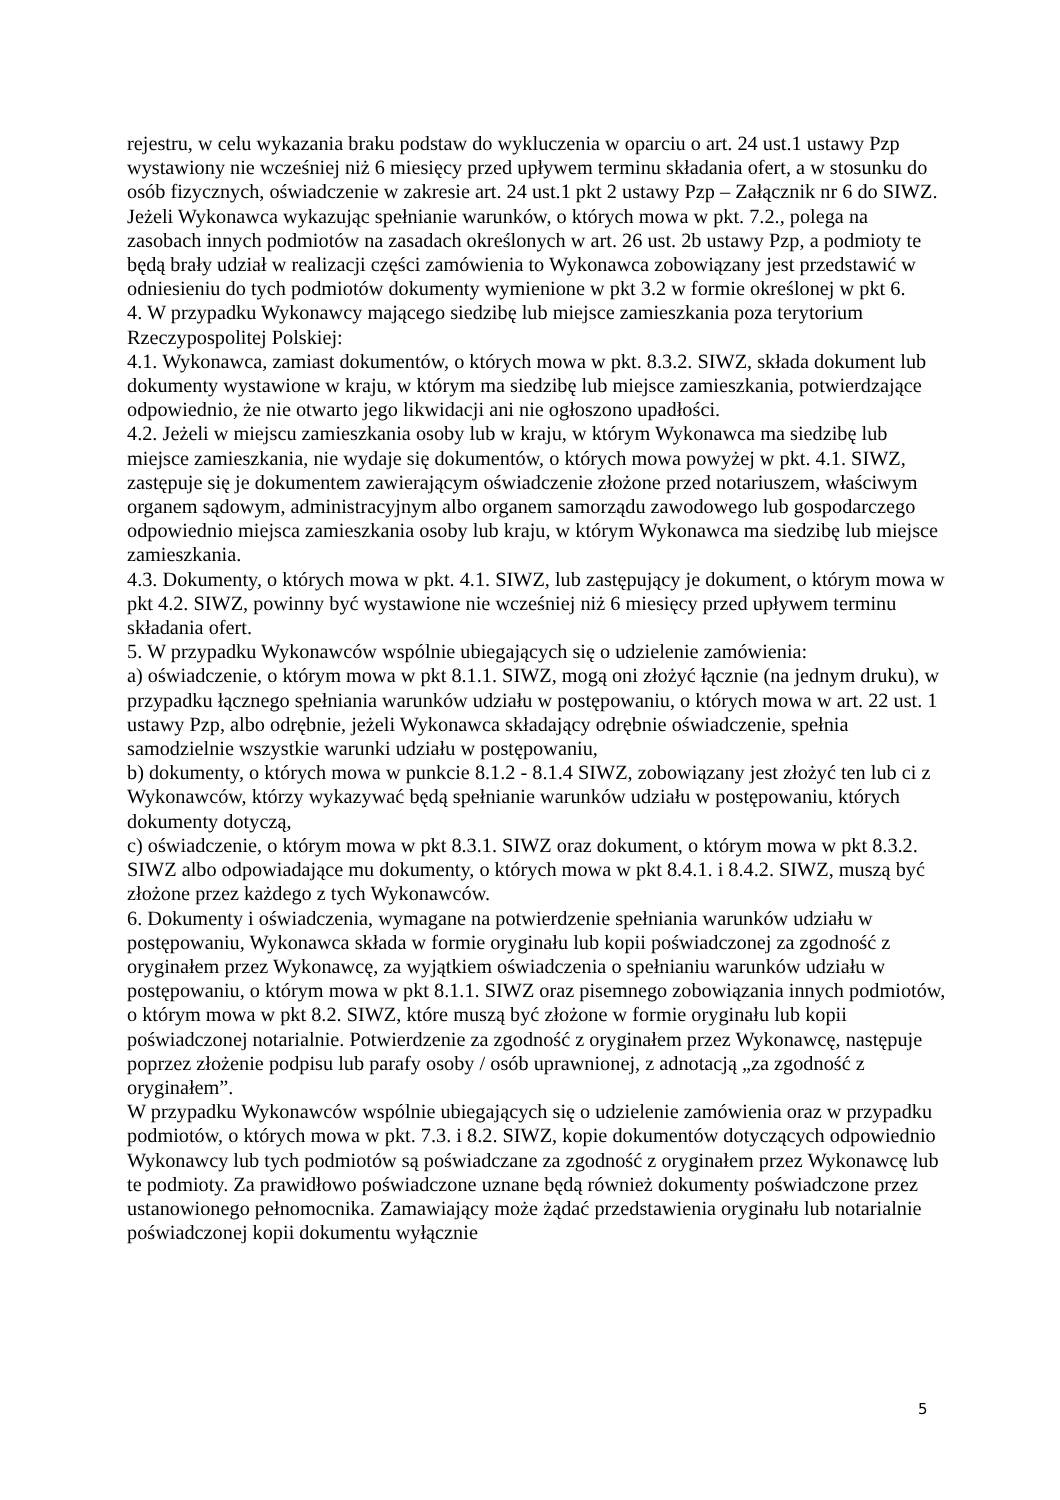rejestru, w celu wykazania braku podstaw do wykluczenia w oparciu o art. 24 ust.1 ustawy Pzp wystawiony nie wcześniej niż 6 miesięcy przed upływem terminu składania ofert, a w stosunku do osób fizycznych, oświadczenie w zakresie art. 24 ust.1 pkt 2 ustawy Pzp – Załącznik nr 6 do SIWZ.
Jeżeli Wykonawca wykazując spełnianie warunków, o których mowa w pkt. 7.2., polega na zasobach innych podmiotów na zasadach określonych w art. 26 ust. 2b ustawy Pzp, a podmioty te będą brały udział w realizacji części zamówienia to Wykonawca zobowiązany jest przedstawić w odniesieniu do tych podmiotów dokumenty wymienione w pkt 3.2 w formie określonej w pkt 6.
4. W przypadku Wykonawcy mającego siedzibę lub miejsce zamieszkania poza terytorium Rzeczypospolitej Polskiej:
4.1. Wykonawca, zamiast dokumentów, o których mowa w pkt. 8.3.2. SIWZ, składa dokument lub dokumenty wystawione w kraju, w którym ma siedzibę lub miejsce zamieszkania, potwierdzające odpowiednio, że nie otwarto jego likwidacji ani nie ogłoszono upadłości.
4.2. Jeżeli w miejscu zamieszkania osoby lub w kraju, w którym Wykonawca ma siedzibę lub miejsce zamieszkania, nie wydaje się dokumentów, o których mowa powyżej w pkt. 4.1. SIWZ, zastępuje się je dokumentem zawierającym oświadczenie złożone przed notariuszem, właściwym organem sądowym, administracyjnym albo organem samorządu zawodowego lub gospodarczego odpowiednio miejsca zamieszkania osoby lub kraju, w którym Wykonawca ma siedzibę lub miejsce zamieszkania.
4.3. Dokumenty, o których mowa w pkt. 4.1. SIWZ, lub zastępujący je dokument, o którym mowa w pkt 4.2. SIWZ, powinny być wystawione nie wcześniej niż 6 miesięcy przed upływem terminu składania ofert.
5. W przypadku Wykonawców wspólnie ubiegających się o udzielenie zamówienia:
a) oświadczenie, o którym mowa w pkt 8.1.1. SIWZ, mogą oni złożyć łącznie (na jednym druku), w przypadku łącznego spełniania warunków udziału w postępowaniu, o których mowa w art. 22 ust. 1 ustawy Pzp, albo odrębnie, jeżeli Wykonawca składający odrębnie oświadczenie, spełnia samodzielnie wszystkie warunki udziału w postępowaniu,
b) dokumenty, o których mowa w punkcie 8.1.2 - 8.1.4 SIWZ, zobowiązany jest złożyć ten lub ci z Wykonawców, którzy wykazywać będą spełnianie warunków udziału w postępowaniu, których dokumenty dotyczą,
c) oświadczenie, o którym mowa w pkt 8.3.1. SIWZ oraz dokument, o którym mowa w pkt 8.3.2. SIWZ albo odpowiadające mu dokumenty, o których mowa w pkt 8.4.1. i 8.4.2. SIWZ, muszą być złożone przez każdego z tych Wykonawców.
6. Dokumenty i oświadczenia, wymagane na potwierdzenie spełniania warunków udziału w postępowaniu, Wykonawca składa w formie oryginału lub kopii poświadczonej za zgodność z oryginałem przez Wykonawcę, za wyjątkiem oświadczenia o spełnianiu warunków udziału w postępowaniu, o którym mowa w pkt 8.1.1. SIWZ oraz pisemnego zobowiązania innych podmiotów, o którym mowa w pkt 8.2. SIWZ, które muszą być złożone w formie oryginału lub kopii poświadczonej notarialnie. Potwierdzenie za zgodność z oryginałem przez Wykonawcę, następuje poprzez złożenie podpisu lub parafy osoby / osób uprawnionej, z adnotacją „za zgodność z oryginałem”.
W przypadku Wykonawców wspólnie ubiegających się o udzielenie zamówienia oraz w przypadku podmiotów, o których mowa w pkt. 7.3. i 8.2. SIWZ, kopie dokumentów dotyczących odpowiednio Wykonawcy lub tych podmiotów są poświadczane za zgodność z oryginałem przez Wykonawcę lub te podmioty. Za prawidłowo poświadczone uznane będą również dokumenty poświadczone przez ustanowionego pełnomocnika. Zamawiający może żądać przedstawienia oryginału lub notarialnie poświadczonej kopii dokumentu wyłącznie
5